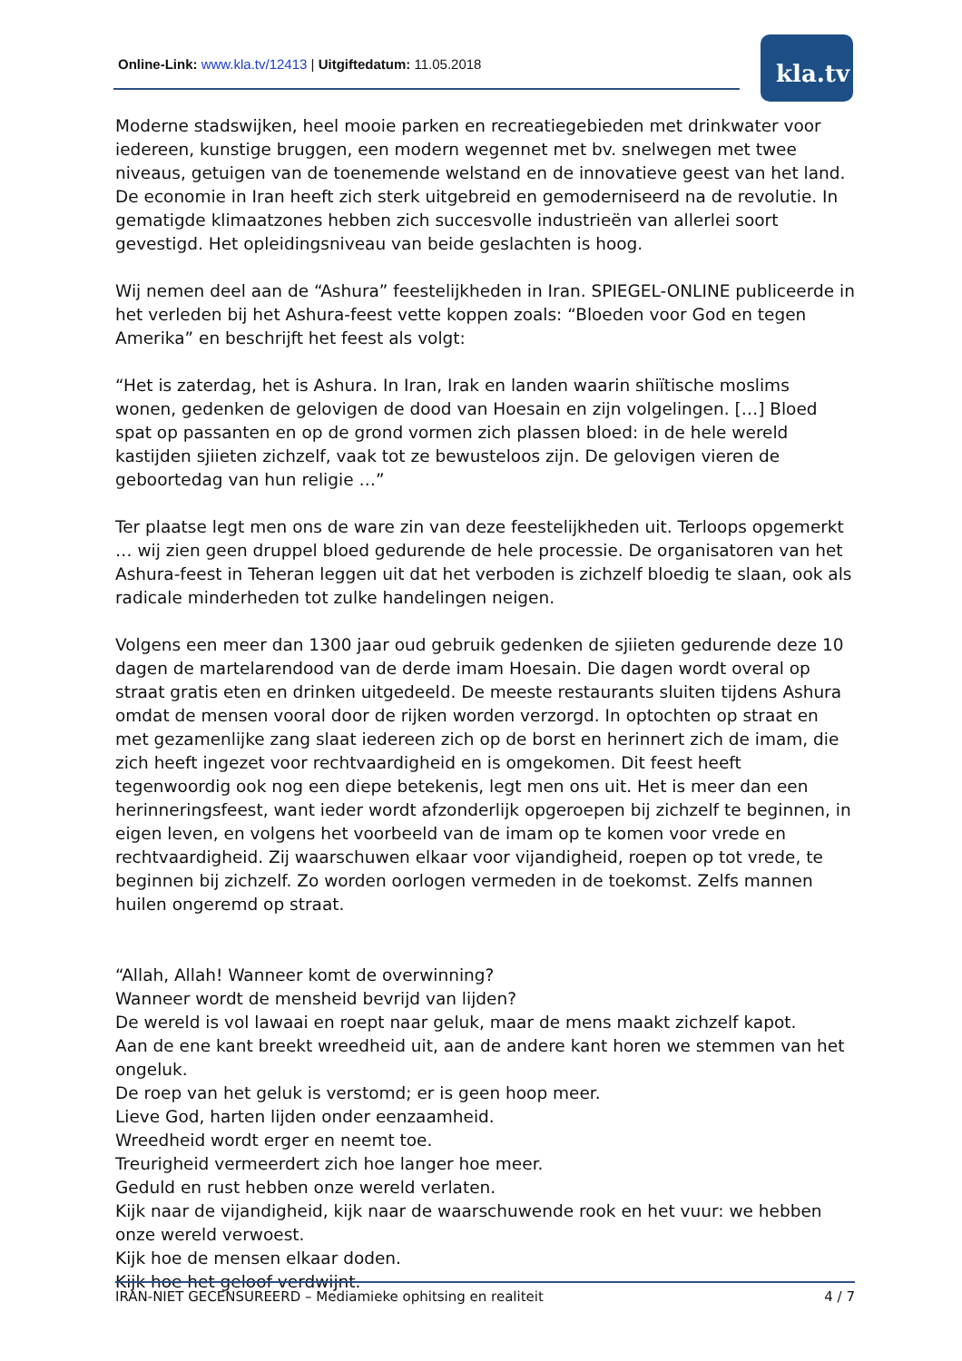Online-Link: www.kla.tv/12413 | Uitgiftedatum: 11.05.2018
kla.tv
Moderne stadswijken, heel mooie parken en recreatiegebieden met drinkwater voor iedereen, kunstige bruggen, een modern wegennet met bv. snelwegen met twee niveaus, getuigen van de toenemende welstand en de innovatieve geest van het land. De economie in Iran heeft zich sterk uitgebreid en gemoderniseerd na de revolutie. In gematigde klimaatzones hebben zich succesvolle industrieën van allerlei soort gevestigd. Het opleidingsniveau van beide geslachten is hoog.
Wij nemen deel aan de “Ashura” feestelijkheden in Iran. SPIEGEL-ONLINE publiceerde in het verleden bij het Ashura-feest vette koppen zoals: “Bloeden voor God en tegen Amerika” en beschrijft het feest als volgt:
“Het is zaterdag, het is Ashura. In Iran, Irak en landen waarin shiïtische moslims wonen, gedenken de gelovigen de dood van Hoesain en zijn volgelingen. […] Bloed spat op passanten en op de grond vormen zich plassen bloed: in de hele wereld kastijden sjiieten zichzelf, vaak tot ze bewusteloos zijn. De gelovigen vieren de geboortedag van hun religie …”
Ter plaatse legt men ons de ware zin van deze feestelijkheden uit. Terloops opgemerkt … wij zien geen druppel bloed gedurende de hele processie. De organisatoren van het Ashura-feest in Teheran leggen uit dat het verboden is zichzelf bloedig te slaan, ook als radicale minderheden tot zulke handelingen neigen.
Volgens een meer dan 1300 jaar oud gebruik gedenken de sjiieten gedurende deze 10 dagen de martelarendood van de derde imam Hoesain. Die dagen wordt overal op straat gratis eten en drinken uitgedeeld. De meeste restaurants sluiten tijdens Ashura omdat de mensen vooral door de rijken worden verzorgd. In optochten op straat en met gezamenlijke zang slaat iedereen zich op de borst en herinnert zich de imam, die zich heeft ingezet voor rechtvaardigheid en is omgekomen. Dit feest heeft tegenwoordig ook nog een diepe betekenis, legt men ons uit. Het is meer dan een herinneringsfeest, want ieder wordt afzonderlijk opgeroepen bij zichzelf te beginnen, in eigen leven, en volgens het voorbeeld van de imam op te komen voor vrede en rechtvaardigheid. Zij waarschuwen elkaar voor vijandigheid, roepen op tot vrede, te beginnen bij zichzelf. Zo worden oorlogen vermeden in de toekomst. Zelfs mannen huilen ongeremd op straat.
“Allah, Allah! Wanneer komt de overwinning?
Wanneer wordt de mensheid bevrijd van lijden?
De wereld is vol lawaai en roept naar geluk, maar de mens maakt zichzelf kapot.
Aan de ene kant breekt wreedheid uit, aan de andere kant horen we stemmen van het ongeluk.
De roep van het geluk is verstomd; er is geen hoop meer.
Lieve God, harten lijden onder eenzaamheid.
Wreedheid wordt erger en neemt toe.
Treurigheid vermeerdert zich hoe langer hoe meer.
Geduld en rust hebben onze wereld verlaten.
Kijk naar de vijandigheid, kijk naar de waarschuwende rook en het vuur: we hebben onze wereld verwoest.
Kijk hoe de mensen elkaar doden.
Kijk hoe het geloof verdwijnt.
IRAN-NIET GECENSUREERD – Mediamieke ophitsing en realiteit 4 / 7